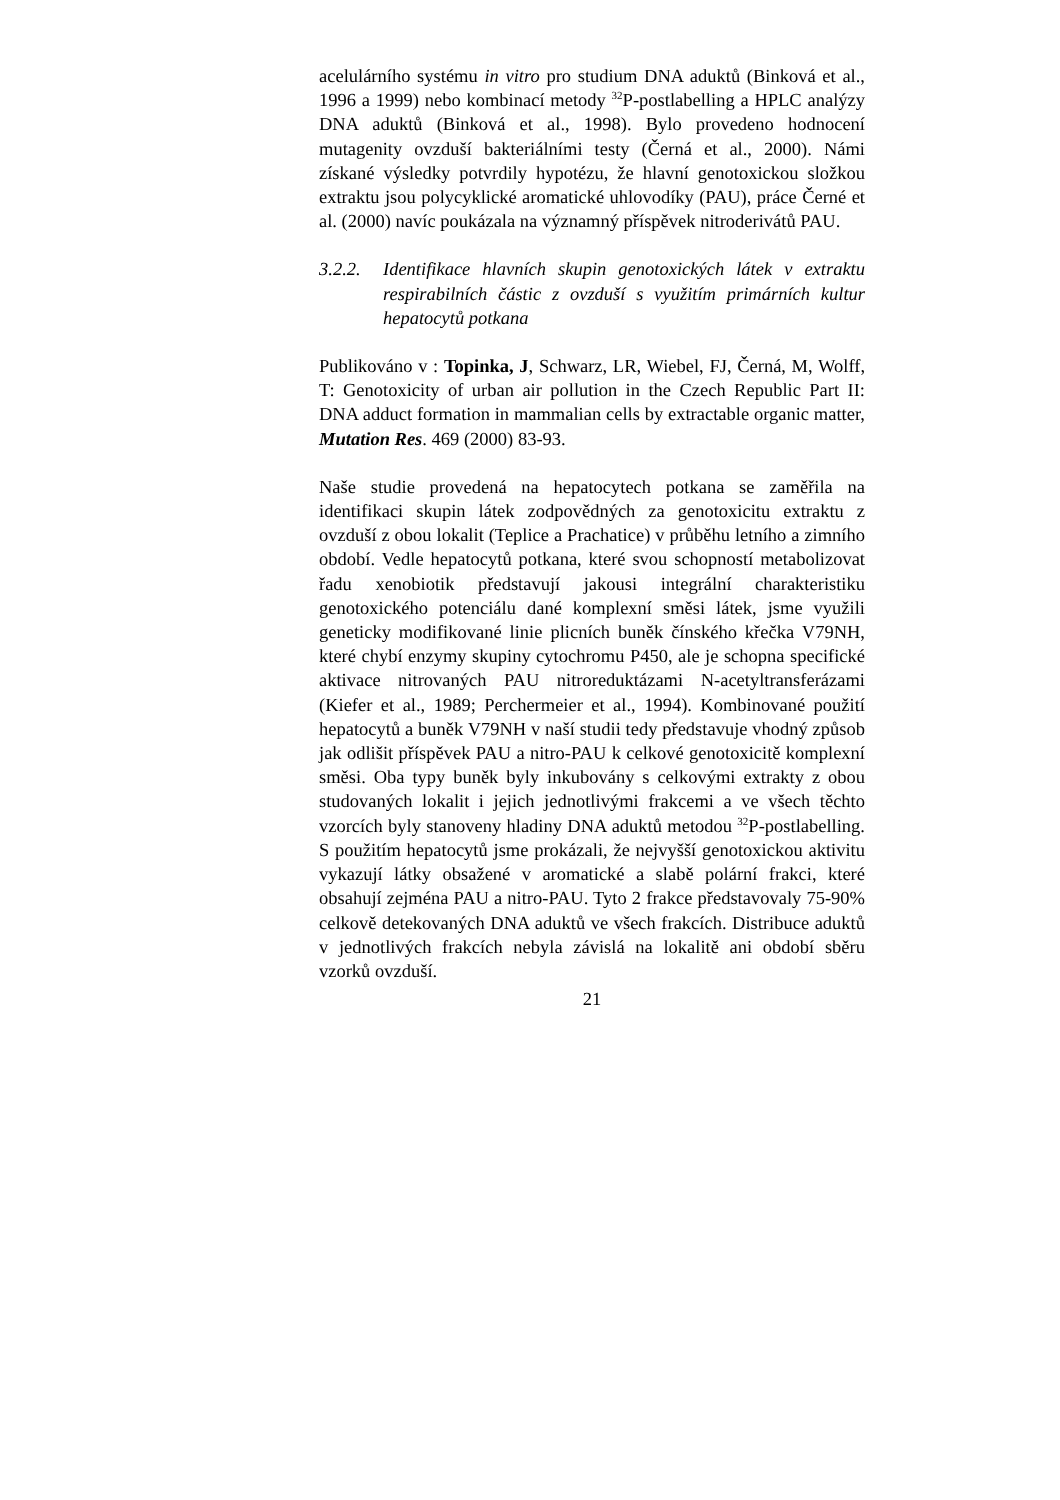acelulárního systému in vitro pro studium DNA aduktů (Binková et al., 1996 a 1999) nebo kombinací metody <sup>32</sup>P-postlabelling a HPLC analýzy DNA aduktů (Binková et al., 1998). Bylo provedeno hodnocení mutagenity ovzduší bakteriálními testy (Černá et al., 2000). Námi získané výsledky potvrdily hypotézu, že hlavní genotoxickou složkou extraktu jsou polycyklické aromatické uhlovodíky (PAU), práce Černé et al. (2000) navíc poukázala na významný příspěvek nitroderivátů PAU.
3.2.2.
Identifikace hlavních skupin genotoxických látek v extraktu respirabilních částic z ovzduší s využitím primárních kultur hepatocytů potkana
Publikováno v : Topinka, J, Schwarz, LR, Wiebel, FJ, Černá, M, Wolff, T: Genotoxicity of urban air pollution in the Czech Republic Part II: DNA adduct formation in mammalian cells by extractable organic matter, Mutation Res. 469 (2000) 83-93.
Naše studie provedená na hepatocytech potkana se zaměřila na identifikaci skupin látek zodpovědných za genotoxicitu extraktu z ovzduší z obou lokalit (Teplice a Prachatice) v průběhu letního a zimního období. Vedle hepatocytů potkana, které svou schopností metabolizovat řadu xenobiotik představují jakousi integrální charakteristiku genotoxického potenciálu dané komplexní směsi látek, jsme využili geneticky modifikované linie plicních buněk čínského křečka V79NH, které chybí enzymy skupiny cytochromu P450, ale je schopna specifické aktivace nitrovaných PAU nitroreduktázami N-acetyltransferázami (Kiefer et al., 1989; Perchermeier et al., 1994). Kombinované použití hepatocytů a buněk V79NH v naší studii tedy představuje vhodný způsob jak odlišit příspěvek PAU a nitro-PAU k celkové genotoxicitě komplexní směsi. Oba typy buněk byly inkubovány s celkovými extrakty z obou studovaných lokalit i jejich jednotlivými frakcemi a ve všech těchto vzorcích byly stanoveny hladiny DNA aduktů metodou <sup>32</sup>P-postlabelling. S použitím hepatocytů jsme prokázali, že nejvyšší genotoxickou aktivitu vykazují látky obsažené v aromatické a slabě polární frakci, které obsahují zejména PAU a nitro-PAU. Tyto 2 frakce představovaly 75-90% celkově detekovaných DNA aduktů ve všech frakcích. Distribuce aduktů v jednotlivých frakcích nebyla závislá na lokalitě ani období sběru vzorků ovzduší.
21